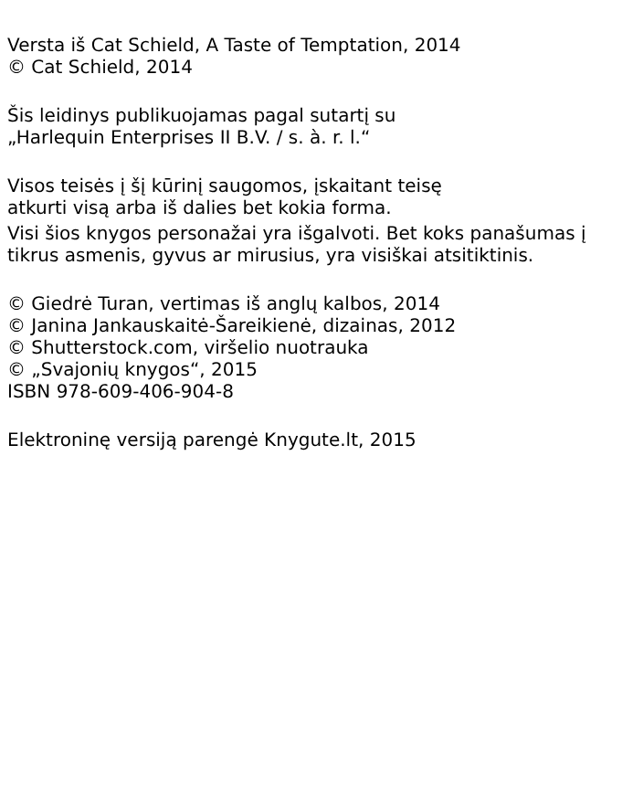Versta iš Cat Schield, A Taste of Temptation, 2014
© Cat Schield, 2014
Šis leidinys publikuojamas pagal sutartį su
„Harlequin Enterprises II B.V. / s. à. r. l.“
Visos teisės į šį kūrinį saugomos, įskaitant teisę
atkurti visą arba iš dalies bet kokia forma.
Visi šios knygos personažai yra išgalvoti. Bet koks panašumas į tikrus asmenis, gyvus ar mirusius, yra visiškai atsitiktinis.
© Giedrė Turan, vertimas iš anglų kalbos, 2014
© Janina Jankauskaitė-Šareikienė, dizainas, 2012
© Shutterstock.com, viršelio nuotrauka
© „Svajonių knygos“, 2015
ISBN 978-609-406-904-8
Elektroninę versiją parengė Knygute.lt, 2015